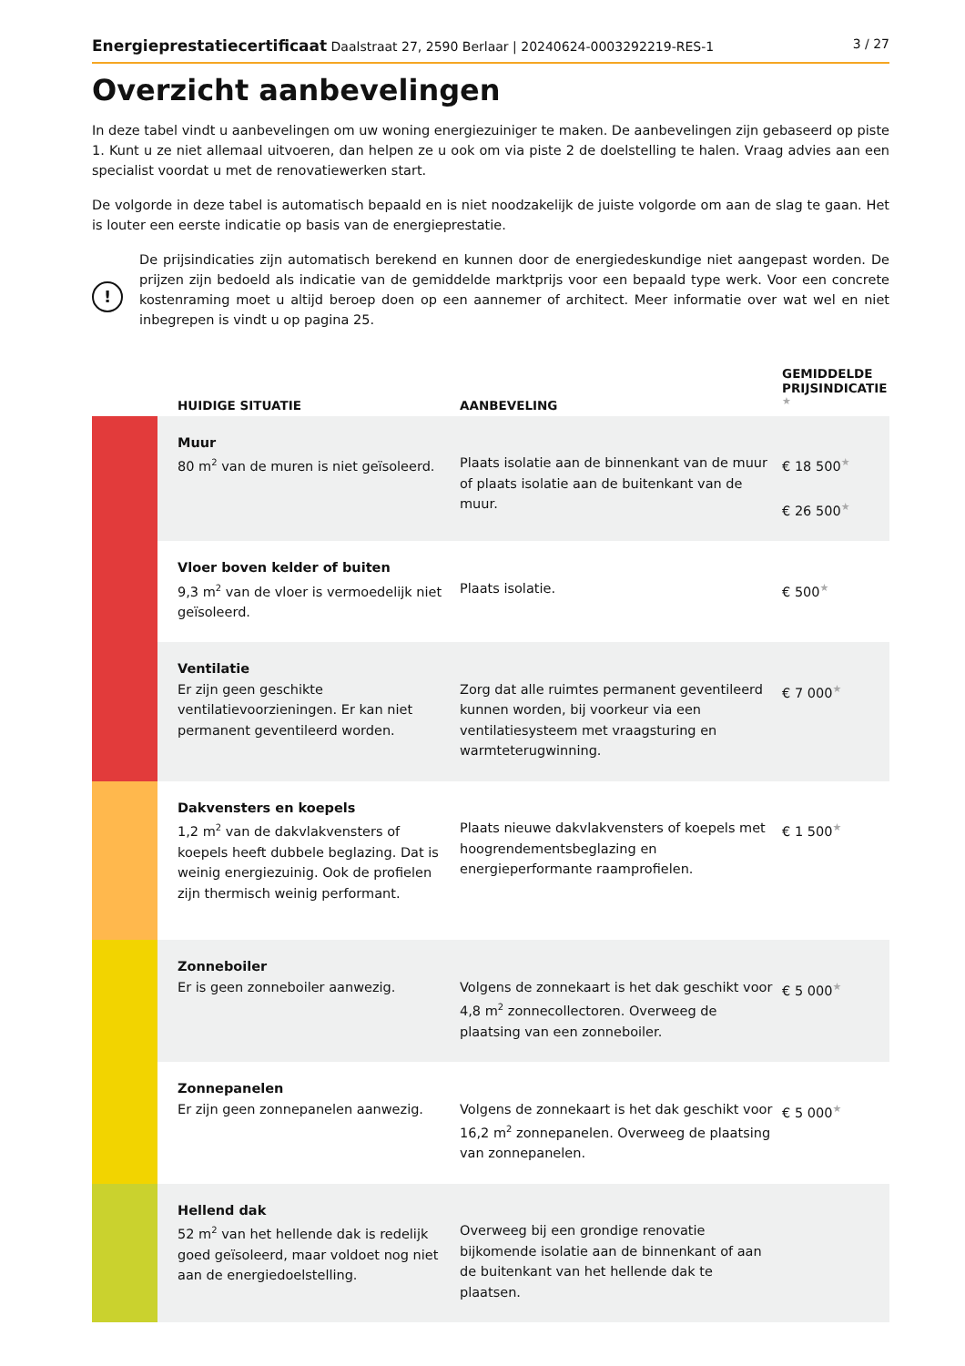Energieprestatiecertificaat Daalstraat 27, 2590 Berlaar | 20240624-0003292219-RES-1 3 / 27
Overzicht aanbevelingen
In deze tabel vindt u aanbevelingen om uw woning energiezuiniger te maken. De aanbevelingen zijn gebaseerd op piste 1. Kunt u ze niet allemaal uitvoeren, dan helpen ze u ook om via piste 2 de doelstelling te halen. Vraag advies aan een specialist voordat u met de renovatiewerken start.
De volgorde in deze tabel is automatisch bepaald en is niet noodzakelijk de juiste volgorde om aan de slag te gaan. Het is louter een eerste indicatie op basis van de energieprestatie.
!
De prijsindicaties zijn automatisch berekend en kunnen door de energiedeskundige niet aangepast worden. De prijzen zijn bedoeld als indicatie van de gemiddelde marktprijs voor een bepaald type werk. Voor een concrete kostenraming moet u altijd beroep doen op een aannemer of architect. Meer informatie over wat wel en niet inbegrepen is vindt u op pagina 25.
| | HUIDIGE SITUATIE | AANBEVELING | GEMIDDELDE PRIJSINDICATIE ★ |
| --- | --- | --- | --- |
| | Muur 80 m<sup>2</sup> van de muren is niet geïsoleerd. | Plaats isolatie aan de binnenkant van de muur of plaats isolatie aan de buitenkant van de muur. | € 18 500 ★ € 26 500 ★ |
| | Vloer boven kelder of buiten 9,3 m<sup>2</sup> van de vloer is vermoedelijk niet geïsoleerd. | Plaats isolatie. | € 500 ★ |
| | Ventilatie Er zijn geen geschikte ventilatievoorzieningen. Er kan niet permanent geventileerd worden. | Zorg dat alle ruimtes permanent geventileerd kunnen worden, bij voorkeur via een ventilatiesysteem met vraagsturing en warmteterugwinning. | € 7 000 ★ |
| | Dakvensters en koepels 1,2 m<sup>2</sup> van de dakvlakvensters of koepels heeft dubbele beglazing. Dat is weinig energiezuinig. Ook de profielen zijn thermisch weinig performant. | Plaats nieuwe dakvlakvensters of koepels met hoogrendementsbeglazing en energieperformante raamprofielen. | € 1 500 ★ |
| | Zonneboiler Er is geen zonneboiler aanwezig. | Volgens de zonnekaart is het dak geschikt voor 4,8 m<sup>2</sup> zonnecollectoren. Overweeg de plaatsing van een zonneboiler. | € 5 000 ★ |
| | Zonnepanelen Er zijn geen zonnepanelen aanwezig. | Volgens de zonnekaart is het dak geschikt voor 16,2 m<sup>2</sup> zonnepanelen. Overweeg de plaatsing van zonnepanelen. | € 5 000 ★ |
| | Hellend dak 52 m<sup>2</sup> van het hellende dak is redelijk goed geïsoleerd, maar voldoet nog niet aan de energiedoelstelling. | Overweeg bij een grondige renovatie bijkomende isolatie aan de binnenkant of aan de buitenkant van het hellende dak te plaatsen. | |